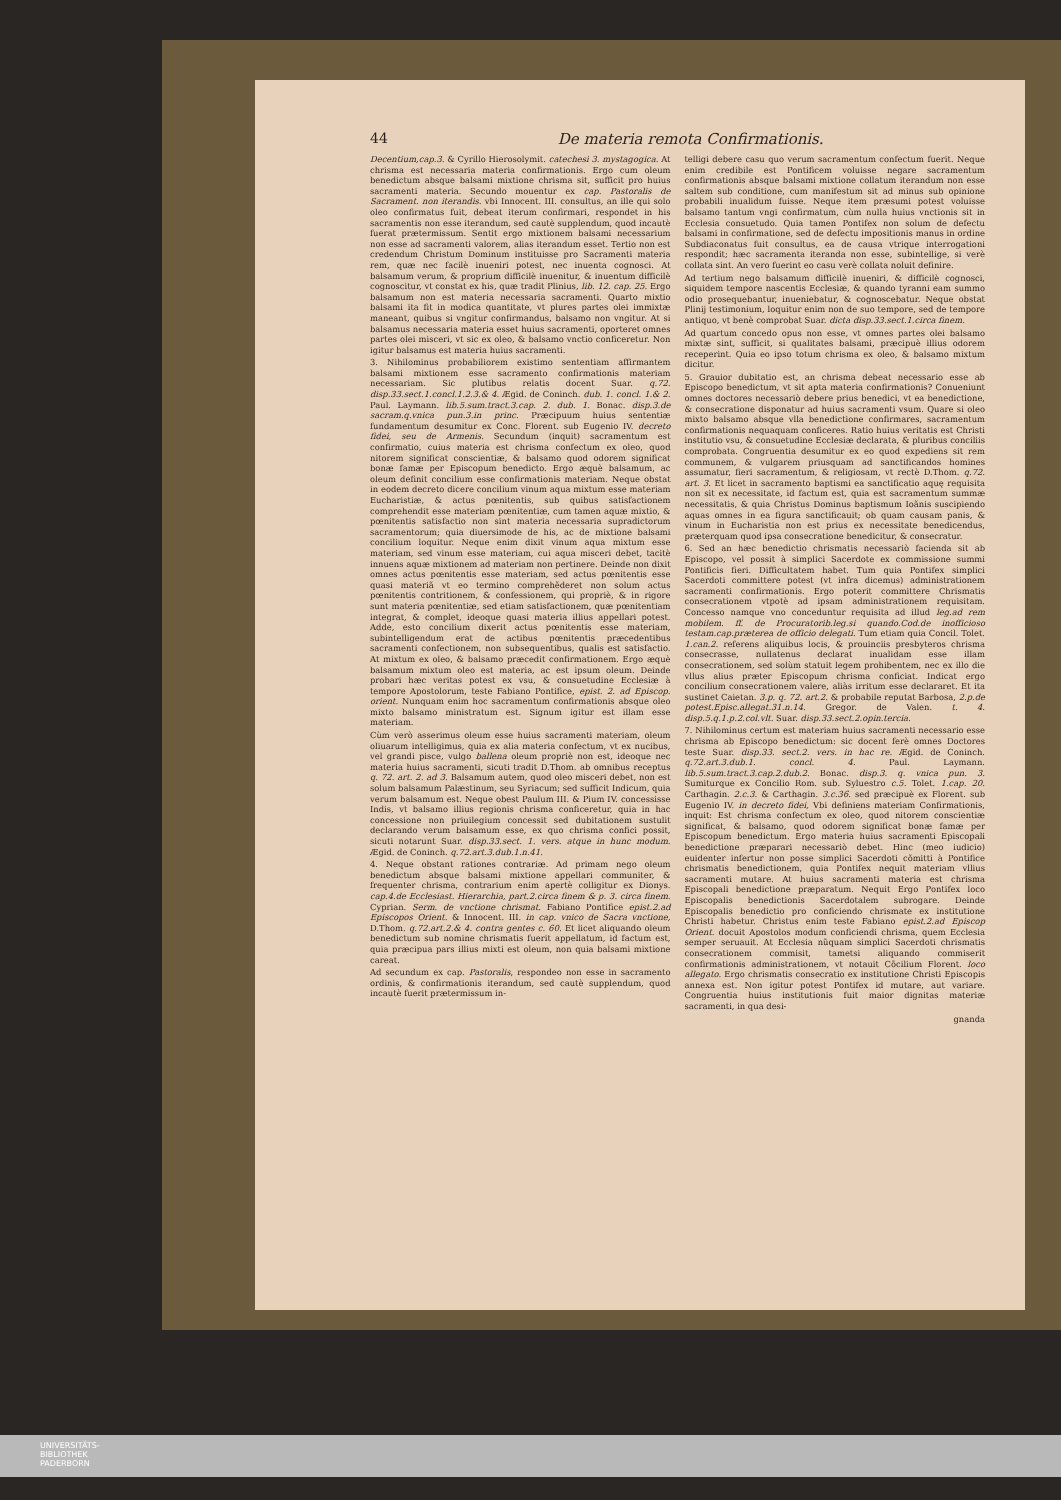44 De materia remota Confirmationis.
Decentium,cap.3. & Cyrillo Hierosolymit. catechesi 3. mystagogica. At chrisma est necessaria materia confirmationis. Ergo cum oleum benedictum absque balsami mixtione chrisma sit, sufficit pro huius sacramenti materia. Secundo mouentur ex cap. Pastoralis de Sacrament. non iterandis. vbi Innocent. III. consultus, an ille qui solo oleo confirmatus fuit, debeat iterum confirmari, respondet in his sacramentis non esse iterandum, sed cautè supplendum, quod incautè fuerat prætermissum. Sentit ergo mixtionem balsami necessarium non esse ad sacramenti valorem, alias iterandum esset. Tertio non est credendum Christum Dominum instituisse pro Sacramenti materia rem, quæ nec facilè inueniri potest, nec inuenta cognosci. At balsamum verum, & proprium difficilè inuenitur, & inuentum difficilè cognoscitur, vt constat ex his, quæ tradit Plinius, lib. 12. cap. 25. Ergo balsamum non est materia necessaria sacramenti. Quarto mixtio balsami ita fit in modica quantitate, vt plures partes olei immixtæ maneant, quibus si vngitur confirmandus, balsamo non vngitur. At si balsamus necessaria materia esset huius sacramenti, oporteret omnes partes olei misceri, vt sic ex oleo, & balsamo vnctio conficeretur. Non igitur balsamus est materia huius sacramenti.
3. Nihilominus probabiliorem existimo sententiam affirmantem balsami mixtionem esse sacramento confirmationis materiam necessariam. Sic plutibus relatis docent Suar. q.72. disp.33.sect.1.concl.1.2.3.& 4. Ægid. de Coninch. dub. 1. concl. 1.& 2. Paul. Laymann. lib.5.sum.tract.3.cap. 2. dub. 1. Bonac. disp.3.de sacram.q.vnica pun.3.in princ. Præcipuum huius sententiæ fundamentum desumitur ex Conc. Florent. sub Eugenio IV. decreto fidei, seu de Armenis. Secundum (inquit) sacramentum est confirmatio, cuius materia est chrisma confectum ex oleo, quod nitorem significat conscientiæ, & balsamo quod odorem significat bonæ famæ per Episcopum benedicto. Ergo æquè balsamum, ac oleum definit concilium esse confirmationis materiam. Neque obstat in eodem decreto dicere concilium vinum aqua mixtum esse materiam Eucharistiæ, & actus pœnitentis, sub quibus satisfactionem comprehendit esse materiam pœnitentiæ, cum tamen aquæ mixtio, & pœnitentis satisfactio non sint materia necessaria supradictorum sacramentorum; quia diuersimode de his, ac de mixtione balsami concilium loquitur. Neque enim dixit vinum aqua mixtum esse materiam, sed vinum esse materiam, cui aqua misceri debet, tacitè innuens aquæ mixtionem ad materiam non pertinere. Deinde non dixit omnes actus pœnitentis esse materiam, sed actus pœnitentis esse quasi materiã vt eo termino comprehẽderet non solum actus pœnitentis contritionem, & confessionem, qui propriè, & in rigore sunt materia pœnitentiæ, sed etiam satisfactionem, quæ pœnitentiam integrat, & complet, ideoque quasi materia illius appellari potest. Adde, esto concilium dixerit actus pœnitentis esse materiam, subintelligendum erat de actibus pœnitentis præcedentibus sacramenti confectionem, non subsequentibus, qualis est satisfactio. At mixtum ex oleo, & balsamo præcedit confirmationem. Ergo æquè balsamum mixtum oleo est materia, ac est ipsum oleum. Deinde probari hæc veritas potest ex vsu, & consuetudine Ecclesiæ à tempore Apostolorum, teste Fabiano Pontifice, epist. 2. ad Episcop. orient. Nunquam enim hoc sacramentum confirmationis absque oleo mixto balsamo ministratum est. Signum igitur est illam esse materiam.
Cùm verò asserimus oleum esse huius sacramenti materiam, oleum oliuarum intelligimus, quia ex alia materia confectum, vt ex nucibus, vel grandi pisce, vulgo ballena oleum propriè non est, ideoque nec materia huius sacramenti, sicuti tradit D.Thom. ab omnibus receptus q. 72. art. 2. ad 3. Balsamum autem, quod oleo misceri debet, non est solum balsamum Palæstinum, seu Syriacum; sed sufficit Indicum, quia verum balsamum est. Neque obest Paulum III. & Pium IV. concessisse Indis, vt balsamo illius regionis chrisma conficeretur, quia in hac concessione non priuilegium concessit sed dubitationem sustulit declarando verum balsamum esse, ex quo chrisma confici possit, sicuti notarunt Suar. disp.33.sect. 1. vers. atque in hunc modum. Ægid. de Coninch. q.72.art.3.dub.1.n.41.
4. Neque obstant rationes contrariæ. Ad primam nego oleum benedictum absque balsami mixtione appellari communiter, & frequenter chrisma, contrarium enim apertè colligitur ex Dionys. cap.4.de Ecclesiast. Hierarchia, part.2.circa finem & p. 3. circa finem. Cyprian. Serm. de vnctione chrismat. Fabiano Pontifice epist.2.ad Episcopos Orient. & Innocent. III. in cap. vnico de Sacra vnctione, D.Thom. q.72.art.2.& 4. contra gentes c. 60. Et licet aliquando oleum benedictum sub nomine chrismatis fuerit appellatum, id factum est, quia præcipua pars illius mixti est oleum, non quia balsami mixtione careat.
Ad secundum ex cap. Pastoralis, respondeo non esse in sacramento ordinis, & confirmationis iterandum, sed cautè supplendum, quod incautè fuerit prætermissum in-
telligi debere casu quo verum sacramentum confectum fuerit. Neque enim credibile est Pontificem voluisse negare sacramentum confirmationis absque balsami mixtione collatum iterandum non esse saltem sub conditione, cum manifestum sit ad minus sub opinione probabili inualidum fuisse. Neque item præsumi potest voluisse balsamo tantum vngi confirmatum, cùm nulla huius vnctionis sit in Ecclesia consuetudo. Quia tamen Pontifex non solum de defectu balsami in confirmatione, sed de defectu impositionis manus in ordine Subdiaconatus fuit consultus, ea de causa vtrique interrogationi respondit; hæc sacramenta iteranda non esse, subintellige, si verè collata sint. An vero fuerint eo casu verè collata noluit definire.
Ad tertium nego balsamum difficilè inueniri, & difficilè cognosci, siquidem tempore nascentis Ecclesiæ, & quando tyranni eam summo odio prosequebantur, inueniebatur, & cognoscebatur. Neque obstat Plinij testimonium, loquitur enim non de suo tempore, sed de tempore antiquo, vt benè comprobat Suar. dicta disp.33.sect.1.circa finem.
Ad quartum concedo opus non esse, vt omnes partes olei balsamo mixtæ sint, sufficit, si qualitates balsami, præcipuè illius odorem receperint. Quia eo ipso totum chrisma ex oleo, & balsamo mixtum dicitur.
5. Grauior dubitatio est, an chrisma debeat necessario esse ab Episcopo benedictum, vt sit apta materia confirmationis? Conueniunt omnes doctores necessariò debere prius benedici, vt ea benedictione, & consecratione disponatur ad huius sacramenti vsum. Quare si oleo mixto balsamo absque vlla benedictione confirmares, sacramentum confirmationis nequaquam conficeres. Ratio huius veritatis est Christi institutio vsu, & consuetudine Ecclesiæ declarata, & pluribus conciliis comprobata. Congruentia desumitur ex eo quod expediens sit rem communem, & vulgarem priusquam ad sanctificandos homines assumatur, fieri sacramentum, & religiosam, vt rectè D.Thom. q.72. art. 3. Et licet in sacramento baptismi ea sanctificatio aquę requisita non sit ex necessitate, id factum est, quia est sacramentum summæ necessitatis, & quia Christus Dominus baptismum Ioãnis suscipiendo aquas omnes in ea figura sanctificauit; ob quam causam panis, & vinum in Eucharistia non est prius ex necessitate benedicendus, præterquam quod ipsa consecratione benedicitur, & consecratur.
6. Sed an hæc benedictio chrismatis necessariò facienda sit ab Episcopo, vel possit à simplici Sacerdote ex commissione summi Pontificis fieri. Difficultatem habet. Tum quia Pontifex simplici Sacerdoti committere potest (vt infra dicemus) administrationem sacramenti confirmationis. Ergo poterit committere Chrismatis consecrationem vtpotè ad ipsam administrationem requisitam. Concesso namque vno conceduntur requisita ad illud leg.ad rem mobilem. ff. de Procuratorib.leg.si quando.Cod.de inofficioso testam.cap.præterea de officio delegati. Tum etiam quia Concil. Tolet. 1.can.2. referens aliquibus locis, & prouinciis presbyteros chrisma consecrasse, nullatenus declarat inualidam esse illam consecrationem, sed solùm statuit legem prohibentem, nec ex illo die vllus alius præter Episcopum chrisma conficiat. Indicat ergo concilium consecrationem valere, aliàs irritum esse declararet. Et ita sustinet Caietan. 3.p. q. 72. art.2. & probabile reputat Barbosa, 2.p.de potest.Episc.allegat.31.n.14. Gregor. de Valen. t. 4. disp.5.q.1.p.2.col.vlt. Suar. disp.33.sect.2.opin.tercia.
7. Nihilominus certum est materiam huius sacramenti necessario esse chrisma ab Episcopo benedictum: sic docent ferè omnes Doctores teste Suar. disp.33. sect.2. vers. in hac re. Ægid. de Coninch. q.72.art.3.dub.1. concl. 4. Paul. Laymann. lib.5.sum.tract.3.cap.2.dub.2. Bonac. disp.3. q. vnica pun. 3. Sumiturque ex Concilio Rom. sub. Syluestro c.5. Tolet. 1.cap. 20. Carthagin. 2.c.3. & Carthagin. 3.c.36. sed præcipuè ex Florent. sub Eugenio IV. in decreto fidei, Vbi definiens materiam Confirmationis, inquit: Est chrisma confectum ex oleo, quod nitorem conscientiæ significat, & balsamo, quod odorem significat bonæ famæ per Episcopum benedictum. Ergo materia huius sacramenti Episcopali benedictione præparari necessariò debet. Hinc (meo iudicio) euidenter infertur non posse simplici Sacerdoti cõmitti à Pontifice chrismatis benedictionem, quia Pontifex nequit materiam vllius sacramenti mutare. At huius sacramenti materia est chrisma Episcopali benedictione præparatum. Nequit Ergo Pontifex loco Episcopalis benedictionis Sacerdotalem subrogare. Deinde Episcopalis benedictio pro conficiendo chrismate ex institutione Christi habetur. Christus enim teste Fabiano epist.2.ad Episcop Orient. docuit Apostolos modum conficiendi chrisma, quem Ecclesia semper seruauit. At Ecclesia nũquam simplici Sacerdoti chrismatis consecrationem commisit, tametsi aliquando commiserit confirmationis administrationem, vt notauit Cõcilium Florent. loco allegato. Ergo chrismatis consecratio ex institutione Christi Episcopis annexa est. Non igitur potest Pontifex id mutare, aut variare. Congruentia huius institutionis fuit maior dignitas materiæ sacramenti, in qua desi-
gnanda
UNIVERSITÄTS-
BIBLIOTHEK
PADERBORN